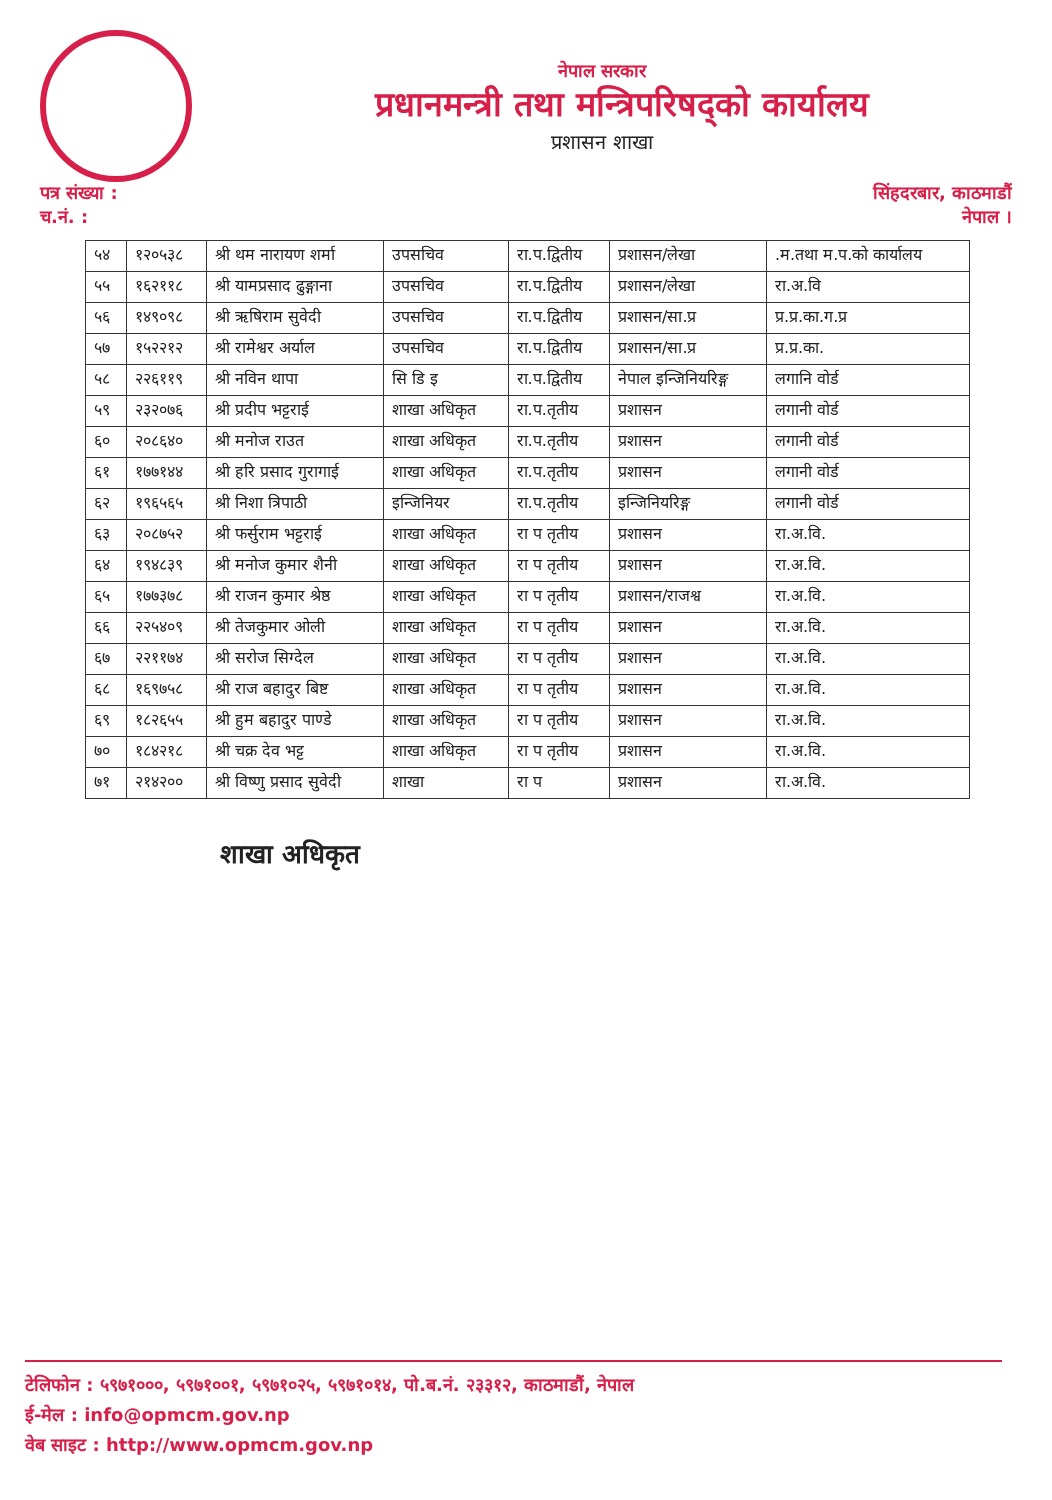नेपाल सरकार
प्रधानमन्त्री तथा मन्त्रिपरिषद्को कार्यालय
प्रशासन शाखा
पत्र संख्या :
च.नं. :
सिंहदरबार, काठमाडौं
नेपाल ।
| ५४ | १२०५३८ | श्री थम नारायण शर्मा | उपसचिव | रा.प.द्वितीय | प्रशासन/लेखा | .म.तथा म.प.को कार्यालय |
| ५५ | १६२११८ | श्री यामप्रसाद ढुङ्गाना | उपसचिव | रा.प.द्वितीय | प्रशासन/लेखा | रा.अ.वि |
| ५६ | १४९०९८ | श्री ऋषिराम सुवेदी | उपसचिव | रा.प.द्वितीय | प्रशासन/सा.प्र | प्र.प्र.का.ग.प्र |
| ५७ | १५२२१२ | श्री रामेश्वर अर्याल | उपसचिव | रा.प.द्वितीय | प्रशासन/सा.प्र | प्र.प्र.का. |
| ५८ | २२६११९ | श्री नविन थापा | सि डि इ | रा.प.द्वितीय | नेपाल इन्जिनियरिङ्ग | लगानि वोर्ड |
| ५९ | २३२०७६ | श्री प्रदीप भट्टराई | शाखा अधिकृत | रा.प.तृतीय | प्रशासन | लगानी वोर्ड |
| ६० | २०८६४० | श्री मनोज राउत | शाखा अधिकृत | रा.प.तृतीय | प्रशासन | लगानी वोर्ड |
| ६१ | १७७१४४ | श्री हरि प्रसाद गुरागाई | शाखा अधिकृत | रा.प.तृतीय | प्रशासन | लगानी वोर्ड |
| ६२ | १९६५६५ | श्री निशा त्रिपाठी | इन्जिनियर | रा.प.तृतीय | इन्जिनियरिङ्ग | लगानी वोर्ड |
| ६३ | २०८७५२ | श्री फर्सुराम भट्टराई | शाखा अधिकृत | रा प तृतीय | प्रशासन | रा.अ.वि. |
| ६४ | १९४८३९ | श्री मनोज कुमार शैनी | शाखा अधिकृत | रा प तृतीय | प्रशासन | रा.अ.वि. |
| ६५ | १७७३७८ | श्री राजन कुमार श्रेष्ठ | शाखा अधिकृत | रा प तृतीय | प्रशासन/राजश्व | रा.अ.वि. |
| ६६ | २२५४०९ | श्री तेजकुमार ओली | शाखा अधिकृत | रा प तृतीय | प्रशासन | रा.अ.वि. |
| ६७ | २२११७४ | श्री सरोज सिग्देल | शाखा अधिकृत | रा प तृतीय | प्रशासन | रा.अ.वि. |
| ६८ | १६९७५८ | श्री राज बहादुर बिष्ट | शाखा अधिकृत | रा प तृतीय | प्रशासन | रा.अ.वि. |
| ६९ | १८२६५५ | श्री हुम बहादुर पाण्डे | शाखा अधिकृत | रा प तृतीय | प्रशासन | रा.अ.वि. |
| ७० | १८४२१८ | श्री चक्र देव भट्ट | शाखा अधिकृत | रा प तृतीय | प्रशासन | रा.अ.वि. |
| ७१ | २१४२०० | श्री विष्णु प्रसाद सुवेदी | शाखा | रा प | प्रशासन | रा.अ.वि. |
शाखा अधिकृत
टेलिफोन : ५९७१०००, ५९७१००१, ५९७१०२५, ५९७१०१४, पो.ब.नं. २३३१२, काठमाडौं, नेपाल
ई-मेल : info@opmcm.gov.np
वेब साइट : http://www.opmcm.gov.np